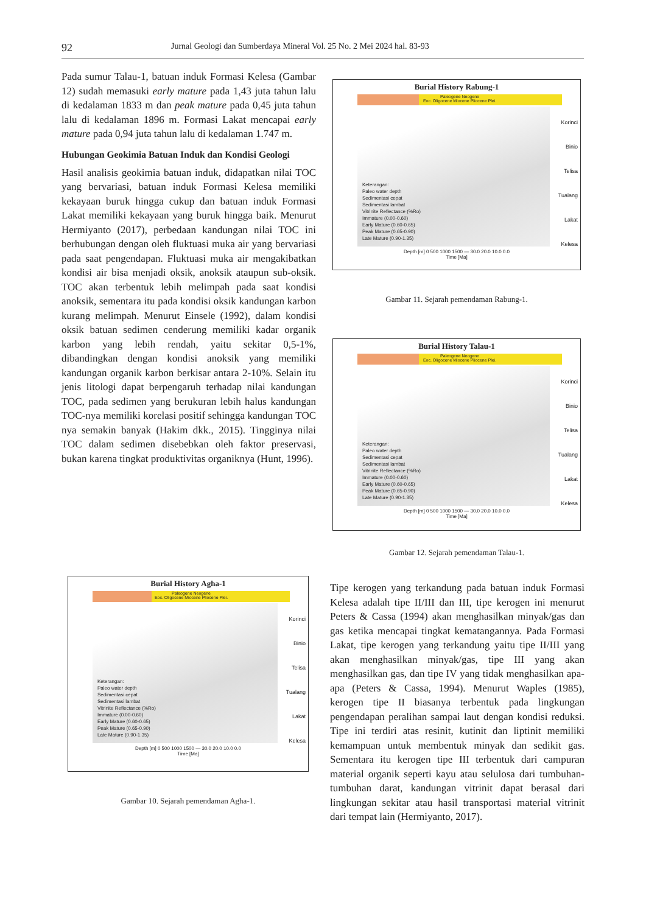92 Jurnal Geologi dan Sumberdaya Mineral Vol. 25 No. 2 Mei 2024 hal. 83-93
Pada sumur Talau-1, batuan induk Formasi Kelesa (Gambar 12) sudah memasuki early mature pada 1,43 juta tahun lalu di kedalaman 1833 m dan peak mature pada 0,45 juta tahun lalu di kedalaman 1896 m. Formasi Lakat mencapai early mature pada 0,94 juta tahun lalu di kedalaman 1.747 m.
Hubungan Geokimia Batuan Induk dan Kondisi Geologi
Hasil analisis geokimia batuan induk, didapatkan nilai TOC yang bervariasi, batuan induk Formasi Kelesa memiliki kekayaan buruk hingga cukup dan batuan induk Formasi Lakat memiliki kekayaan yang buruk hingga baik. Menurut Hermiyanto (2017), perbedaan kandungan nilai TOC ini berhubungan dengan oleh fluktuasi muka air yang bervariasi pada saat pengendapan. Fluktuasi muka air mengakibatkan kondisi air bisa menjadi oksik, anoksik ataupun sub-oksik. TOC akan terbentuk lebih melimpah pada saat kondisi anoksik, sementara itu pada kondisi oksik kandungan karbon kurang melimpah. Menurut Einsele (1992), dalam kondisi oksik batuan sedimen cenderung memiliki kadar organik karbon yang lebih rendah, yaitu sekitar 0,5-1%, dibandingkan dengan kondisi anoksik yang memiliki kandungan organik karbon berkisar antara 2-10%. Selain itu jenis litologi dapat berpengaruh terhadap nilai kandungan TOC, pada sedimen yang berukuran lebih halus kandungan TOC-nya memiliki korelasi positif sehingga kandungan TOC nya semakin banyak (Hakim dkk., 2015). Tingginya nilai TOC dalam sedimen disebebkan oleh faktor preservasi, bukan karena tingkat produktivitas organiknya (Hunt, 1996).
Burial History Agha-1
Paleogene Neogene
Eoc. Oligocene Miocene Pliocene Plei.
Keterangan:
Paleo water depth
Sedimentasi cepat
Sedimentasi lambat
Vitrinite Reflectance (%Ro)
Immature (0.00-0.60)
Early Mature (0.60-0.65)
Peak Mature (0.65-0.90)
Late Mature (0.90-1.35)
Korinci
Binio
Telisa
Tualang
Lakat
Kelesa
Depth [m] 0 500 1000 1500 — 30.0 20.0 10.0 0.0
Time [Ma]
Gambar 10. Sejarah pemendaman Agha-1.
Burial History Rabung-1
Paleogene Neogene
Eoc. Oligocene Miocene Pliocene Plei.
Keterangan:
Paleo water depth
Sedimentasi cepat
Sedimentasi lambat
Vitrinite Reflectance (%Ro)
Immature (0.00-0.60)
Early Mature (0.60-0.65)
Peak Mature (0.65-0.90)
Late Mature (0.90-1.35)
Korinci
Binio
Telisa
Tualang
Lakat
Kelesa
Depth [m] 0 500 1000 1500 — 30.0 20.0 10.0 0.0
Time [Ma]
Gambar 11. Sejarah pemendaman Rabung-1.
Burial History Talau-1
Paleogene Neogene
Eoc. Oligocene Miocene Pliocene Plei.
Keterangan:
Paleo water depth
Sedimentasi cepat
Sedimentasi lambat
Vitrinite Reflectance (%Ro)
Immature (0.00-0.60)
Early Mature (0.60-0.65)
Peak Mature (0.65-0.90)
Late Mature (0.90-1.35)
Korinci
Binio
Telisa
Tualang
Lakat
Kelesa
Depth [m] 0 500 1000 1500 — 30.0 20.0 10.0 0.0
Time [Ma]
Gambar 12. Sejarah pemendaman Talau-1.
Tipe kerogen yang terkandung pada batuan induk Formasi Kelesa adalah tipe II/III dan III, tipe kerogen ini menurut Peters & Cassa (1994) akan menghasilkan minyak/gas dan gas ketika mencapai tingkat kematangannya. Pada Formasi Lakat, tipe kerogen yang terkandung yaitu tipe II/III yang akan menghasilkan minyak/gas, tipe III yang akan menghasilkan gas, dan tipe IV yang tidak menghasilkan apa-apa (Peters & Cassa, 1994). Menurut Waples (1985), kerogen tipe II biasanya terbentuk pada lingkungan pengendapan peralihan sampai laut dengan kondisi reduksi. Tipe ini terdiri atas resinit, kutinit dan liptinit memiliki kemampuan untuk membentuk minyak dan sedikit gas. Sementara itu kerogen tipe III terbentuk dari campuran material organik seperti kayu atau selulosa dari tumbuhan-tumbuhan darat, kandungan vitrinit dapat berasal dari lingkungan sekitar atau hasil transportasi material vitrinit dari tempat lain (Hermiyanto, 2017).